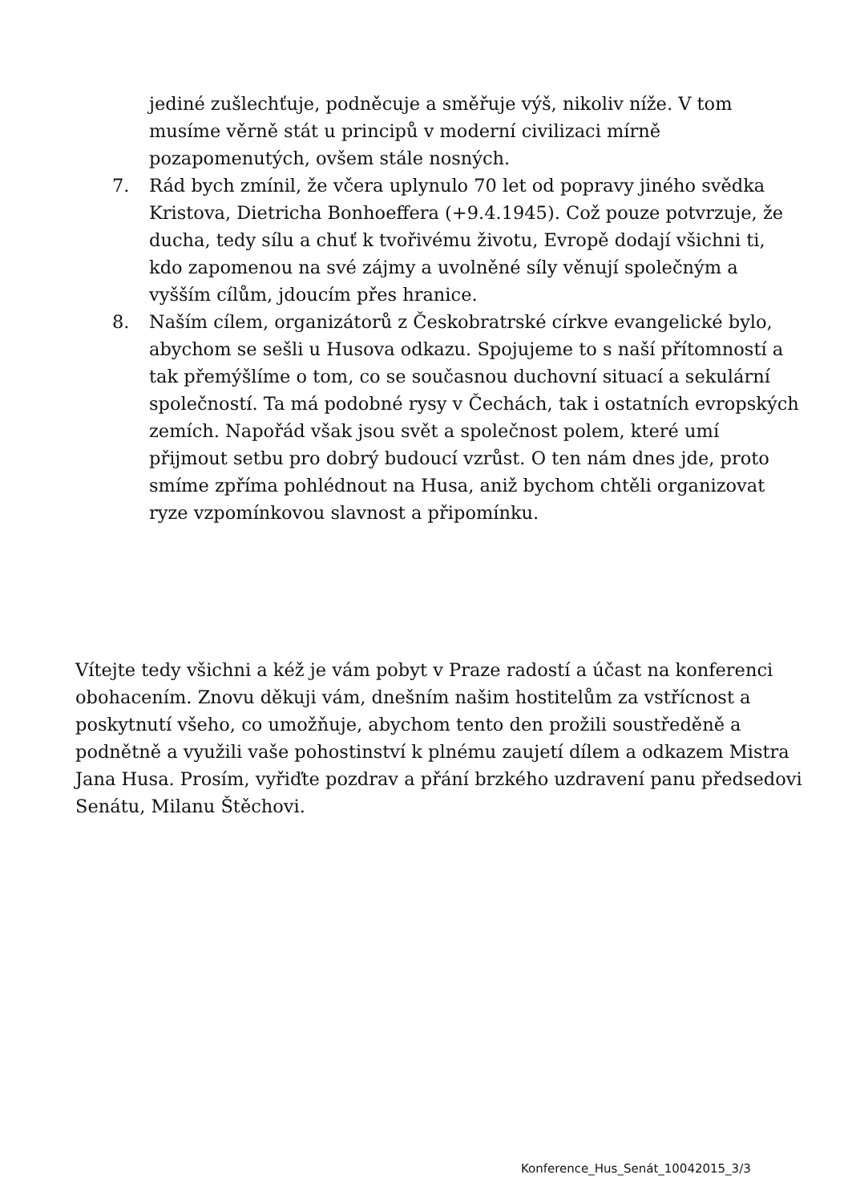jediné zušlechťuje, podněcuje a směřuje výš, nikoliv níže. V tom musíme věrně stát u principů v moderní civilizaci mírně pozapomenutých, ovšem stále nosných.
7. Rád bych zmínil, že včera uplynulo 70 let od popravy jiného svědka Kristova, Dietricha Bonhoeffera (+9.4.1945). Což pouze potvrzuje, že ducha, tedy sílu a chuť k tvořivému životu, Evropě dodají všichni ti, kdo zapomenou na své zájmy a uvolněné síly věnují společným a vyšším cílům, jdoucím přes hranice.
8. Naším cílem, organizátorů z Českobratrské církve evangelické bylo, abychom se sešli u Husova odkazu. Spojujeme to s naší přítomností a tak přemýšlíme o tom, co se současnou duchovní situací a sekulární společností. Ta má podobné rysy v Čechách, tak i ostatních evropských zemích. Napořád však jsou svět a společnost polem, které umí přijmout setbu pro dobrý budoucí vzrůst. O ten nám dnes jde, proto smíme zpříma pohlédnout na Husa, aniž bychom chtěli organizovat ryze vzpomínkovou slavnost a připomínku.
Vítejte tedy všichni a kéž je vám pobyt v Praze radostí a účast na konferenci obohacením. Znovu děkuji vám, dnešním našim hostitelům za vstřícnost a poskytnutí všeho, co umožňuje, abychom tento den prožili soustředěně a podnětně a využili vaše pohostinství k plnému zaujetí dílem a odkazem Mistra Jana Husa. Prosím, vyřiďte pozdrav a přání brzkého uzdravení panu předsedovi Senátu, Milanu Štěchovi.
Konference_Hus_Senát_10042015_3/3